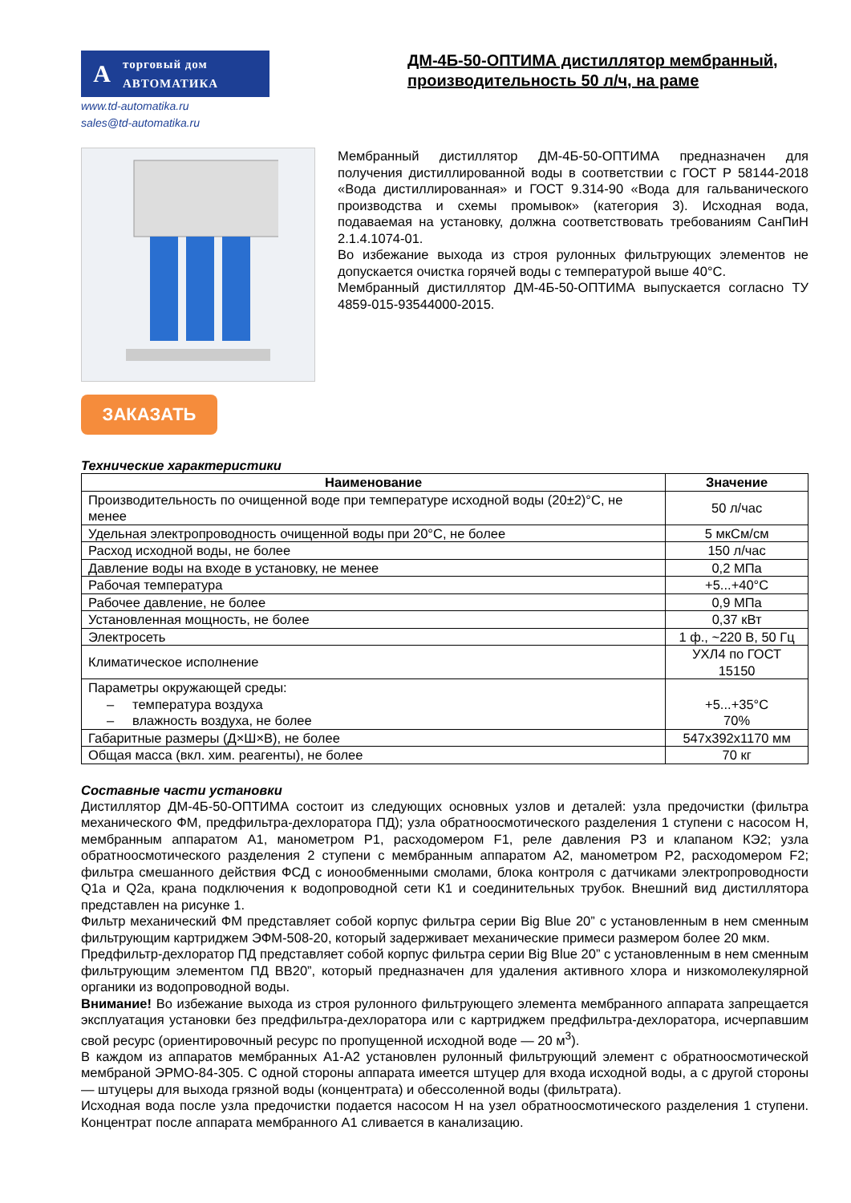A
торговый дом
АВТОМАТИКА
www.td-automatika.ru
sales@td-automatika.ru
ДМ-4Б-50-ОПТИМА дистиллятор мембранный, производительность 50 л/ч, на раме
ЗАКАЗАТЬ
Мембранный дистиллятор ДМ-4Б-50-ОПТИМА предназначен для получения дистиллированной воды в соответствии с ГОСТ Р 58144-2018 «Вода дистиллированная» и ГОСТ 9.314-90 «Вода для гальванического производства и схемы промывок» (категория 3). Исходная вода, подаваемая на установку, должна соответствовать требованиям СанПиН 2.1.4.1074-01.
Во избежание выхода из строя рулонных фильтрующих элементов не допускается очистка горячей воды с температурой выше 40°С.
Мембранный дистиллятор ДМ-4Б-50-ОПТИМА выпускается согласно ТУ 4859-015-93544000-2015.
Технические характеристики
| Наименование | Значение |
| --- | --- |
| Производительность по очищенной воде при температуре исходной воды (20±2)°С, не менее | 50 л/час |
| Удельная электропроводность очищенной воды при 20°С, не более | 5 мкСм/см |
| Расход исходной воды, не более | 150 л/час |
| Давление воды на входе в установку, не менее | 0,2 МПа |
| Рабочая температура | +5...+40°С |
| Рабочее давление, не более | 0,9 МПа |
| Установленная мощность, не более | 0,37 кВт |
| Электросеть | 1 ф., ~220 В, 50 Гц |
| Климатическое исполнение | УХЛ4 по ГОСТ 15150 |
| Параметры окружающей среды: – температура воздуха – влажность воздуха, не более | +5...+35°С 70% |
| Габаритные размеры (Д×Ш×В), не более | 547х392х1170 мм |
| Общая масса (вкл. хим. реагенты), не более | 70 кг |
Составные части установки
Дистиллятор ДМ-4Б-50-ОПТИМА состоит из следующих основных узлов и деталей: узла предочистки (фильтра механического ФМ, предфильтра-дехлоратора ПД); узла обратноосмотического разделения 1 ступени с насосом Н, мембранным аппаратом А1, манометром Р1, расходомером F1, реле давления Р3 и клапаном КЭ2; узла обратноосмотического разделения 2 ступени с мембранным аппаратом А2, манометром Р2, расходомером F2; фильтра смешанного действия ФСД с ионообменными смолами, блока контроля с датчиками электропроводности Q1a и Q2a, крана подключения к водопроводной сети К1 и соединительных трубок. Внешний вид дистиллятора представлен на рисунке 1.
Фильтр механический ФМ представляет собой корпус фильтра серии Big Blue 20” с установленным в нем сменным фильтрующим картриджем ЭФМ-508-20, который задерживает механические примеси размером более 20 мкм.
Предфильтр-дехлоратор ПД представляет собой корпус фильтра серии Big Blue 20” с установленным в нем сменным фильтрующим элементом ПД ВВ20”, который предназначен для удаления активного хлора и низкомолекулярной органики из водопроводной воды.
Внимание! Во избежание выхода из строя рулонного фильтрующего элемента мембранного аппарата запрещается эксплуатация установки без предфильтра-дехлоратора или с картриджем предфильтра-дехлоратора, исчерпавшим свой ресурс (ориентировочный ресурс по пропущенной исходной воде — 20 м<sup>3</sup>).
В каждом из аппаратов мембранных А1-А2 установлен рулонный фильтрующий элемент с обратноосмотической мембраной ЭРМО-84-305. С одной стороны аппарата имеется штуцер для входа исходной воды, а с другой стороны — штуцеры для выхода грязной воды (концентрата) и обессоленной воды (фильтрата).
Исходная вода после узла предочистки подается насосом Н на узел обратноосмотического разделения 1 ступени. Концентрат после аппарата мембранного А1 сливается в канализацию.